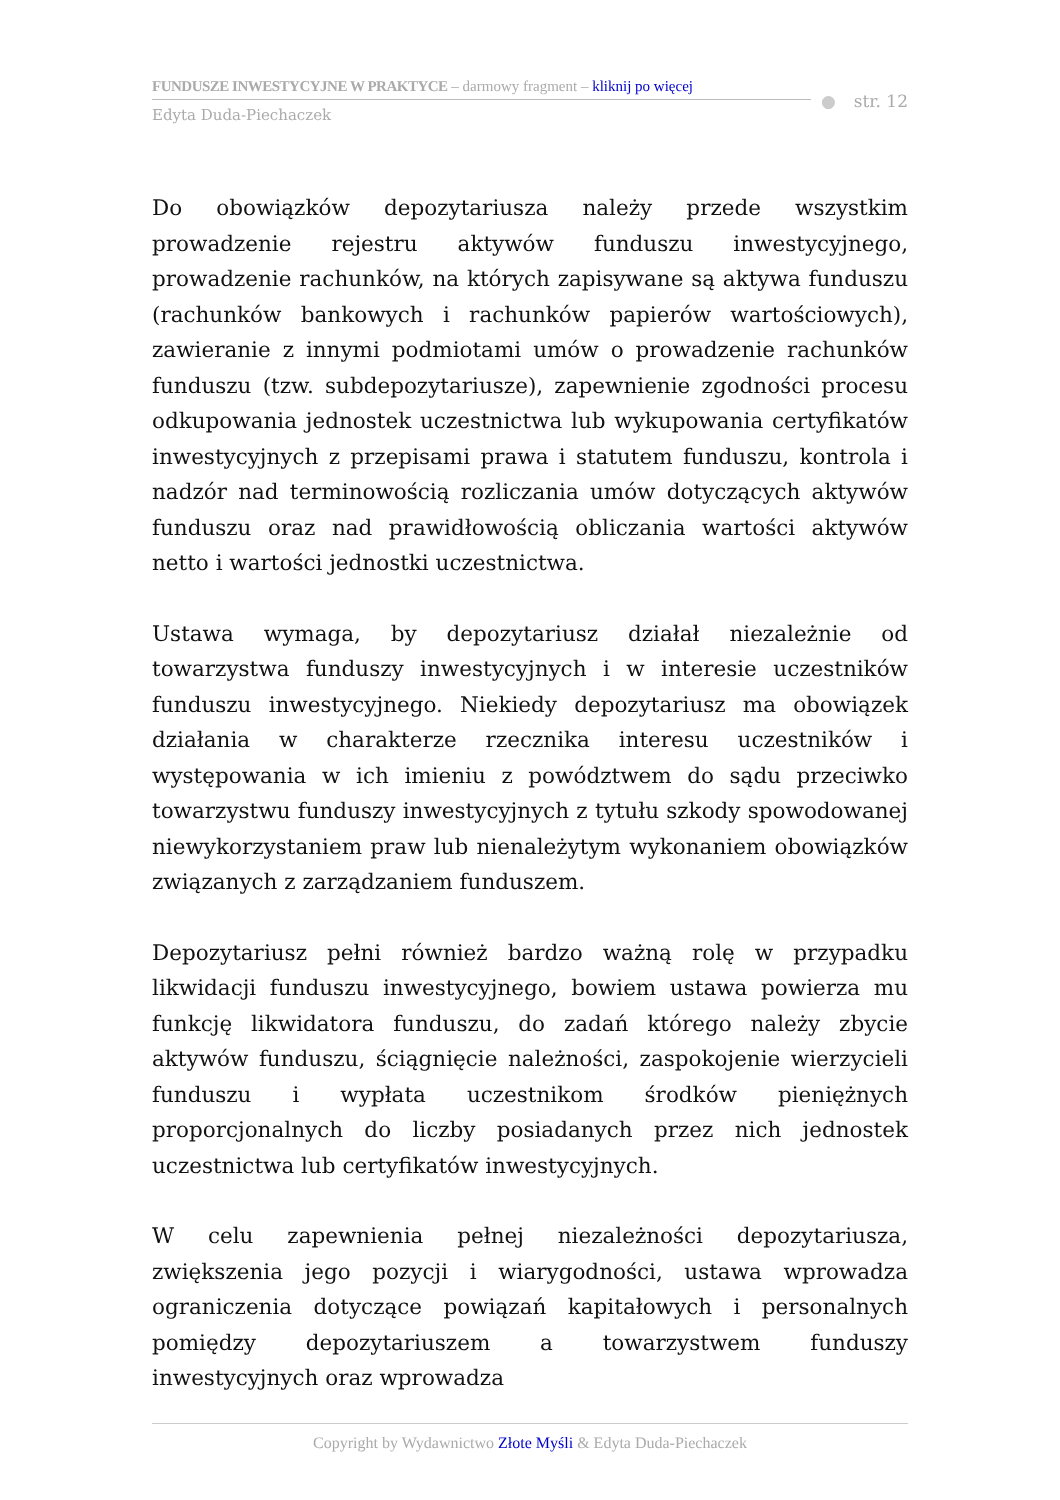FUNDUSZE INWESTYCYJNE W PRAKTYCE – darmowy fragment – kliknij po więcej
Edyta Duda-Piechaczek
● str. 12
Do obowiązków depozytariusza należy przede wszystkim prowadzenie rejestru aktywów funduszu inwestycyjnego, prowadzenie rachunków, na których zapisywane są aktywa funduszu (rachunków bankowych i rachunków papierów wartościowych), zawieranie z innymi podmiotami umów o prowadzenie rachunków funduszu (tzw. subdepozytariusze), zapewnienie zgodności procesu odkupowania jednostek uczestnictwa lub wykupowania certyfikatów inwestycyjnych z przepisami prawa i statutem funduszu, kontrola i nadzór nad terminowością rozliczania umów dotyczących aktywów funduszu oraz nad prawidłowością obliczania wartości aktywów netto i wartości jednostki uczestnictwa.
Ustawa wymaga, by depozytariusz działał niezależnie od towarzystwa funduszy inwestycyjnych i w interesie uczestników funduszu inwestycyjnego. Niekiedy depozytariusz ma obowiązek działania w charakterze rzecznika interesu uczestników i występowania w ich imieniu z powództwem do sądu przeciwko towarzystwu funduszy inwestycyjnych z tytułu szkody spowodowanej niewykorzystaniem praw lub nienależytym wykonaniem obowiązków związanych z zarządzaniem funduszem.
Depozytariusz pełni również bardzo ważną rolę w przypadku likwidacji funduszu inwestycyjnego, bowiem ustawa powierza mu funkcję likwidatora funduszu, do zadań którego należy zbycie aktywów funduszu, ściągnięcie należności, zaspokojenie wierzycieli funduszu i wypłata uczestnikom środków pieniężnych proporcjonalnych do liczby posiadanych przez nich jednostek uczestnictwa lub certyfikatów inwestycyjnych.
W celu zapewnienia pełnej niezależności depozytariusza, zwiększenia jego pozycji i wiarygodności, ustawa wprowadza ograniczenia dotyczące powiązań kapitałowych i personalnych pomiędzy depozytariuszem a towarzystwem funduszy inwestycyjnych oraz wprowadza
Copyright by Wydawnictwo Złote Myśli & Edyta Duda-Piechaczek